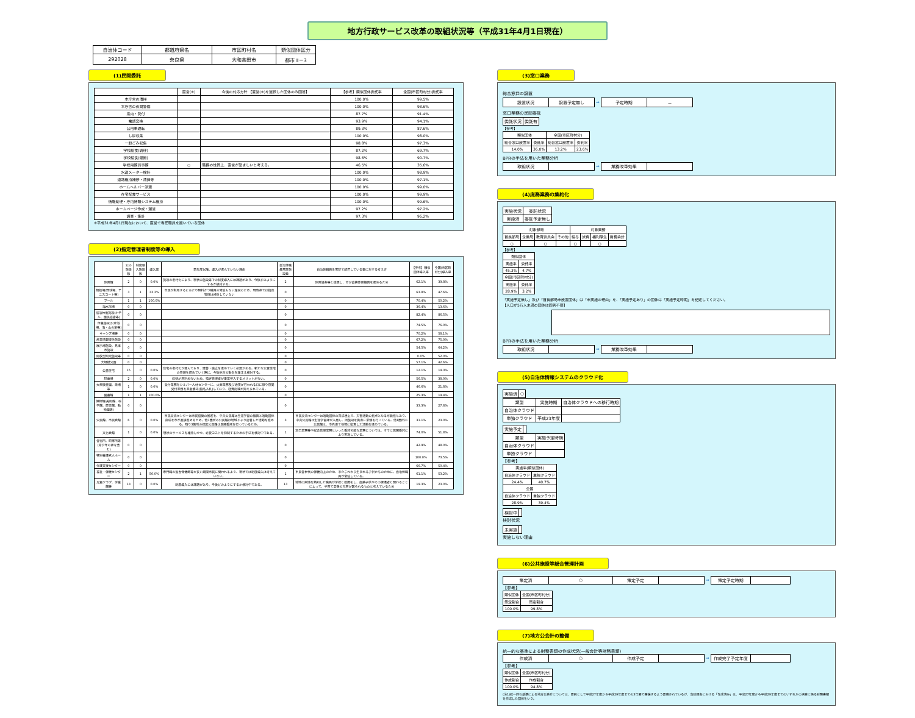地方行政サービス改革の取組状況等（平成31年4月1日現在）
| 自治体コード | 都道府県名 | 市区町村名 | 類似団体区分 |
| --- | --- | --- | --- |
| 292028 | 奈良県 | 大和高田市 | 都市 Ⅱ－3 |
(1)民間委託
| | 直営(※) | 今後の対応方針 【直営(※)を選択した団体のみ回答】 | 【参考】類似団体委託率 | 全国(市区町村分)委託率 |
| --- | --- | --- | --- | --- |
| 本庁舎の清掃 | | | 100.0% | 99.5% |
| 本庁舎の夜間警備 | | | 100.0% | 98.6% |
| 案内・受付 | | | 87.7% | 91.4% |
| 電話交換 | | | 93.9% | 94.1% |
| 公用車運転 | | | 89.3% | 87.6% |
| し尿収集 | | | 100.0% | 98.0% |
| 一般ごみ収集 | | | 98.8% | 97.3% |
| 学校給食(調理) | | | 87.2% | 69.7% |
| 学校給食(運搬) | | | 98.6% | 90.7% |
| 学校用務員事務 | ○ | 職務の性質上、直営が望ましいと考える。 | 46.5% | 35.6% |
| 水道メーター検針 | | | 100.0% | 98.9% |
| 道路維持補修・清掃等 | | | 100.0% | 97.1% |
| ホームヘルパー派遣 | | | 100.0% | 99.0% |
| 在宅配食サービス | | | 100.0% | 99.9% |
| 情報処理・庁内情報システム維持 | | | 100.0% | 99.6% |
| ホームページ作成・運営 | | | 97.2% | 97.2% |
| 調査・集計 | | | 97.3% | 96.2% |
※平成31年4月1日現在において、直営で専任職員を置いている団体
(2)指定管理者制度等の導入
| | 公の施設数 | 制度導入施設数 | 導入率 | 前年度以降、導入が進んでいない理由 | 自治体職員常駐施設数 | 自治体職員を常駐で配置している事に対する考え方 | 【参考】類似団体導入率 | 全国(市区町村分)導入率 |
| --- | --- | --- | --- | --- | --- | --- | --- | --- |
| 体育館 | 2 | 0 | 0.0% | 施設の老朽化により、現状の施設等での制度導入には課題があり、今後どのようにするか検討する。 | 2 | 体育協会等と連携し、市が直接体育振興を進めるため | 62.1% | 39.8% |
| 競技場(野球場、テニスコート等) | 3 | 1 | 33.3% | 市民が利用するにあたり無料かつ職員の常駐もない施設のため、現時点では指定管理は検討していない | 0 | | 63.8% | 47.6% |
| プール | 1 | 1 | 100.0% | | 0 | | 70.4% | 50.2% |
| 海水浴場 | 0 | 0 | | | 0 | | 36.4% | 13.6% |
| 宿泊休養施設(ホテル、国民宿舎等) | 0 | 0 | | | 0 | | 82.4% | 86.5% |
| 休養施設(公衆浴場、海・山の家等) | 0 | 0 | | | 0 | | 74.5% | 76.0% |
| キャンプ場等 | 0 | 0 | | | 0 | | 70.2% | 58.1% |
| 産業情報提供施設 | 0 | 0 | | | 0 | | 67.2% | 75.0% |
| 展示場施設、見本市施設 | 0 | 0 | | | 0 | | 54.5% | 64.2% |
| 開放型研究施設等 | 0 | 0 | | | 0 | | 0.0% | 52.0% |
| 大規模公園 | 0 | 0 | | | 0 | | 57.1% | 42.6% |
| 公営住宅 | 15 | 0 | 0.0% | 住宅の老朽化が進んでおり、建替・廃止を進めていく必要がある。新たな公営住宅の管理を進めていく際に、今後他市の動向を踏まえ検討する。 | 0 | | 12.1% | 14.3% |
| 駐車場 | 2 | 0 | 0.0% | 収益が見込めないため、指定管理者が事業参入するメリットがない。 | 0 | | 56.5% | 38.0% |
| 大規模霊園、斎場等 | 1 | 0 | 0.0% | 受付業務をシルバー人材センターに、火葬業務及び通夜が行われる日に限り夜間受付業務を業者委託(指名入札)しており、経費削減が抑えられている。 | 0 | | 46.6% | 21.8% |
| 図書館 | 1 | 1 | 100.0% | | 0 | | 25.3% | 19.4% |
| 博物館(美術館、科学館、歴史館、動物園等) | 0 | 0 | | | 0 | | 33.3% | 27.8% |
| 公民館、市民会館 | 6 | 0 | 0.0% | 市民交流センターは市民協働の推進を、中央公民館は生涯学習の振興と活動団体育成を市が直接進めるため。他1箇所の公民館は地域とより密着した活動を進める。残り3箇所の校区公民館は民間委託を行っているため。 | 3 | 市民交流センターは活動団体の育成途上で、災害活動の拠点となる可能性もあり、中央公民館は生涯学習課が入居し、同施設を拠点に業務を行っている。他1箇所の公民館は、市先導で地域に密着した活動を進めている。 | 31.1% | 23.0% |
| 文化会館 | 1 | 0 | 0.0% | 現状のサービスを維持しつつ、必要コストを抑制するための手法を検討中である。 | 1 | 窓口業務等や総合管理業務といった委託可能な業務については、すでに民間委託により実施している。 | 74.0% | 51.8% |
| 合宿所、研修所等(青少年の家を含む) | 0 | 0 | | | 0 | | 42.9% | 48.0% |
| 特別養護老人ホーム | 0 | 0 | | | 0 | | 100.0% | 73.5% |
| 介護支援センター | 0 | 0 | | | 0 | | 66.7% | 50.4% |
| 福祉・保健センター | 2 | 1 | 50.0% | 専門職の担当保健師等が長い期間市民に関われるよう、現状では制度導入は考えていない。 | 1 | 市民各世代の保健向上のため、またこれから生まれる子供たちのために、自治体職員が常駐している。 | 61.1% | 53.2% |
| 児童クラブ、学童館等 | 13 | 0 | 0.0% | 制度導入には課題があり、今後どのようにするか検討中である。 | 13 | 地域の実情を熟知した職員が学校と連携をし、直接子供やその保護者と関わることによって、子育て支援の充実が図られるものと考えているため | 19.3% | 23.0% |
(3)窓口業務
総合窓口の設置
| 設置状況 | 設置予定無し | ➡ | 予定時期 | － |
窓口業務の民間委託
| 委託状況 | 委託有 |
【参考】
| 類似団体 | | 全国(市区町村分) | |
| --- | --- | --- | --- |
| 総合窓口設置率 | 委託率 | 総合窓口設置率 | 委託率 |
| 14.0% | 36.0% | 13.2% | 23.6% |
BPRの手法を用いた業務分析
| 取組状況 | | ➡ | 業務改革効果 | |
(4)庶務業務の集約化
| 実施状況 | 委託状況 |
| 実施済 | 委託予定無し |
| 対象部局 | | | | 対象業務 | | | |
| --- | --- | --- | --- | --- | --- | --- | --- |
| 首長部局 | 企業局 | 教育委員会 | その他 | 給与 | 旅費 | 福利厚生 | 財務会計 |
| ○ | | ○ | | ○ | | ○ | |
【参考】
| 類似団体 | |
| --- | --- |
| 実施率 | 委託率 |
| 45.3% | 4.7% |
| 全国(市区町村分) | |
| 実施率 | 委託率 |
| 28.9% | 3.2% |
「実施予定無し」及び「首長部局未設置団体」は「未実施の理由」を、「実施予定あり」の団体は「実施予定時期」を記述してください。
【人口が5万人未満の団体は回答不要】
BPRの手法を用いた業務分析
| 取組状況 | | ➡ | 業務改革効果 | |
(5)自治体情報システムのクラウド化
| 実施済 | ○ |
| 類型 | 実施時期 | 自治体クラウドへの移行時期 |
| --- | --- | --- |
| 自治体クラウド | | |
| 単独クラウド | 平成23年度 | |
| 実施予定 | |
| 類型 | 実施予定時期 |
| --- | --- |
| 自治体クラウド | |
| 単独クラウド | |
【参考】
| 実施率(類似団体) | |
| --- | --- |
| 自治体クラウド | 単独クラウド |
| 24.4% | 40.7% |
| 全国 | |
| 自治体クラウド | 単独クラウド |
| 28.9% | 39.4% |
| 検討中 | |
検討状況
| 未実施 | |
実施しない理由
(6)公共施設等総合管理計画
| 策定済 | ○ | 策定予定 | | ➡ | 策定予定時期 | |
【参考】
| 類似団体 | 全国(市区町村分) |
| --- | --- |
| 策定割合 | 策定割合 |
| 100.0% | 99.8% |
(7)地方公会計の整備
統一的な基準による財務書類の作成状況(一般会計等財務書類)
| 作成済 | ○ | 作成予定 | | ➡ | 作成完了予定年度 | |
【参考】
| 類似団体 | 全国(市区町村分) |
| --- | --- |
| 作成割合 | 作成割合 |
| 100.0% | 94.8% |
(注1)統一的な基準による地方公会計については、原則として平成27年度から平成29年度までの3年間で整備するよう要請されているが、当該調査における「作成済み」は、平成27年度から平成29年度までのいずれかの決算に係る財務書類を作成した団体をいう。